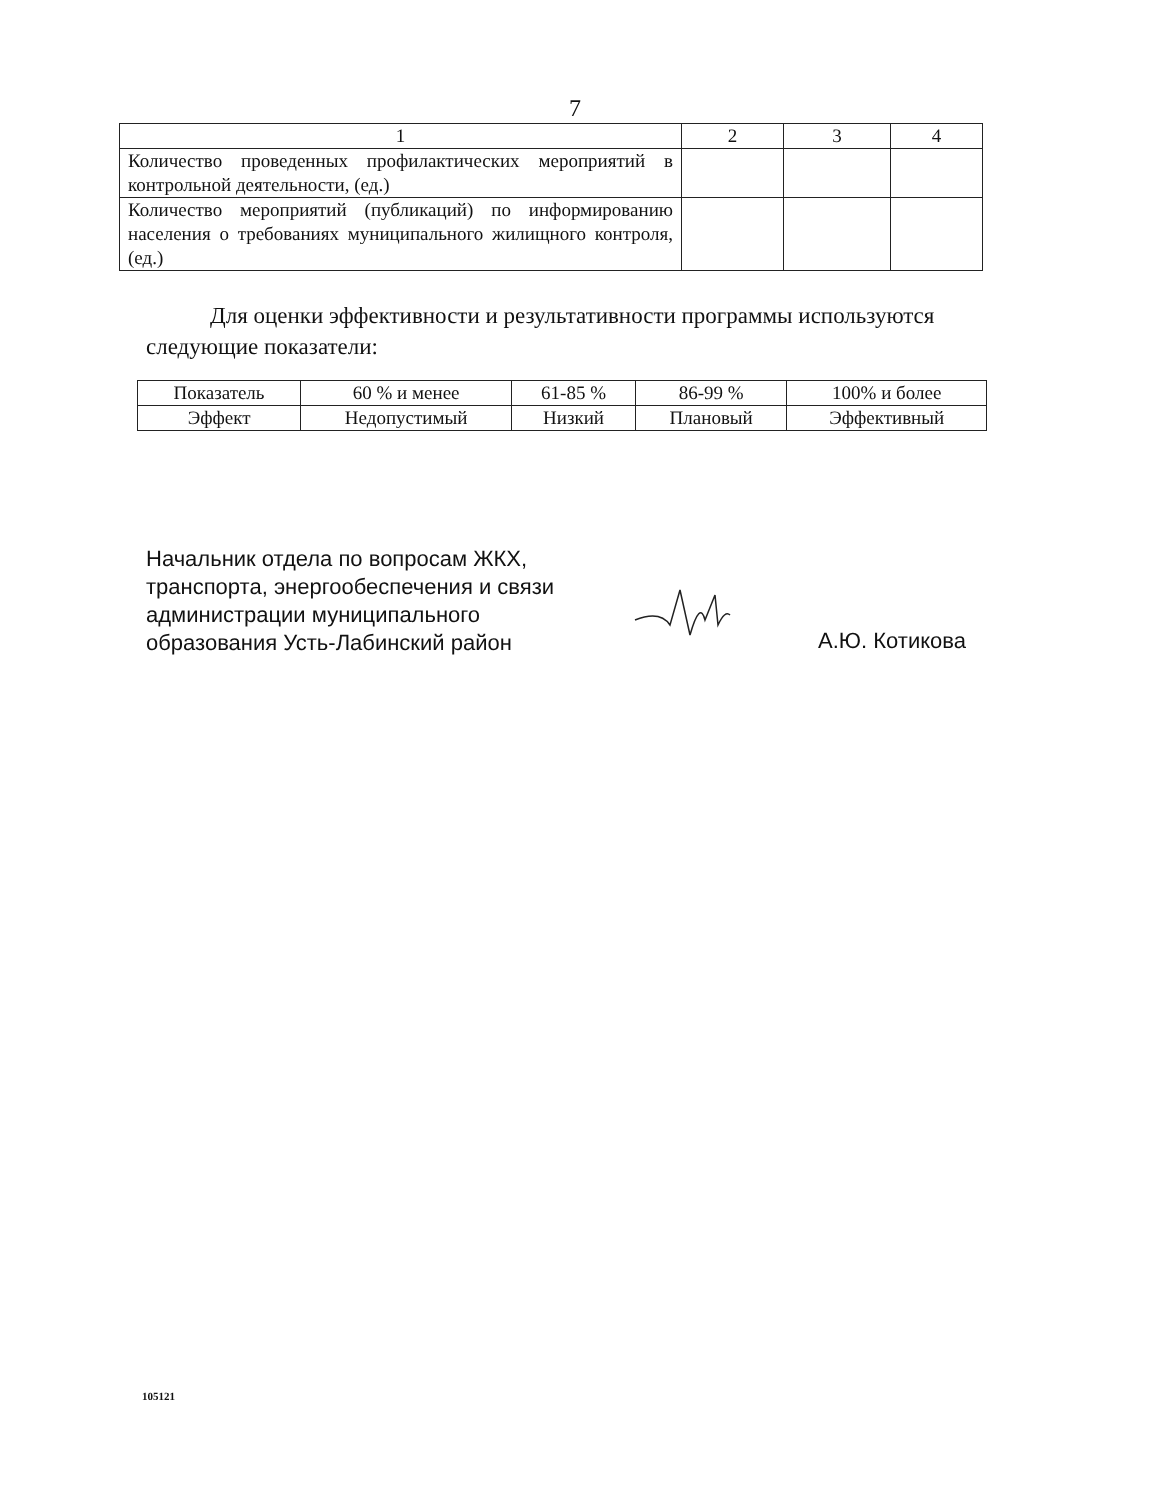7
| 1 | 2 | 3 | 4 |
| Количество проведенных профилактических мероприятий в контрольной деятельности, (ед.) | | | |
| Количество мероприятий (публикаций) по информированию населения о требованиях муниципального жилищного контроля, (ед.) | | | |
Для оценки эффективности и результативности программы используются следующие показатели:
| Показатель | 60 % и менее | 61-85 % | 86-99 % | 100% и более |
| Эффект | Недопустимый | Низкий | Плановый | Эффективный |
Начальник отдела по вопросам ЖКХ,
транспорта, энергообеспечения и связи
администрации муниципального
образования Усть-Лабинский район
А.Ю. Котикова
105121